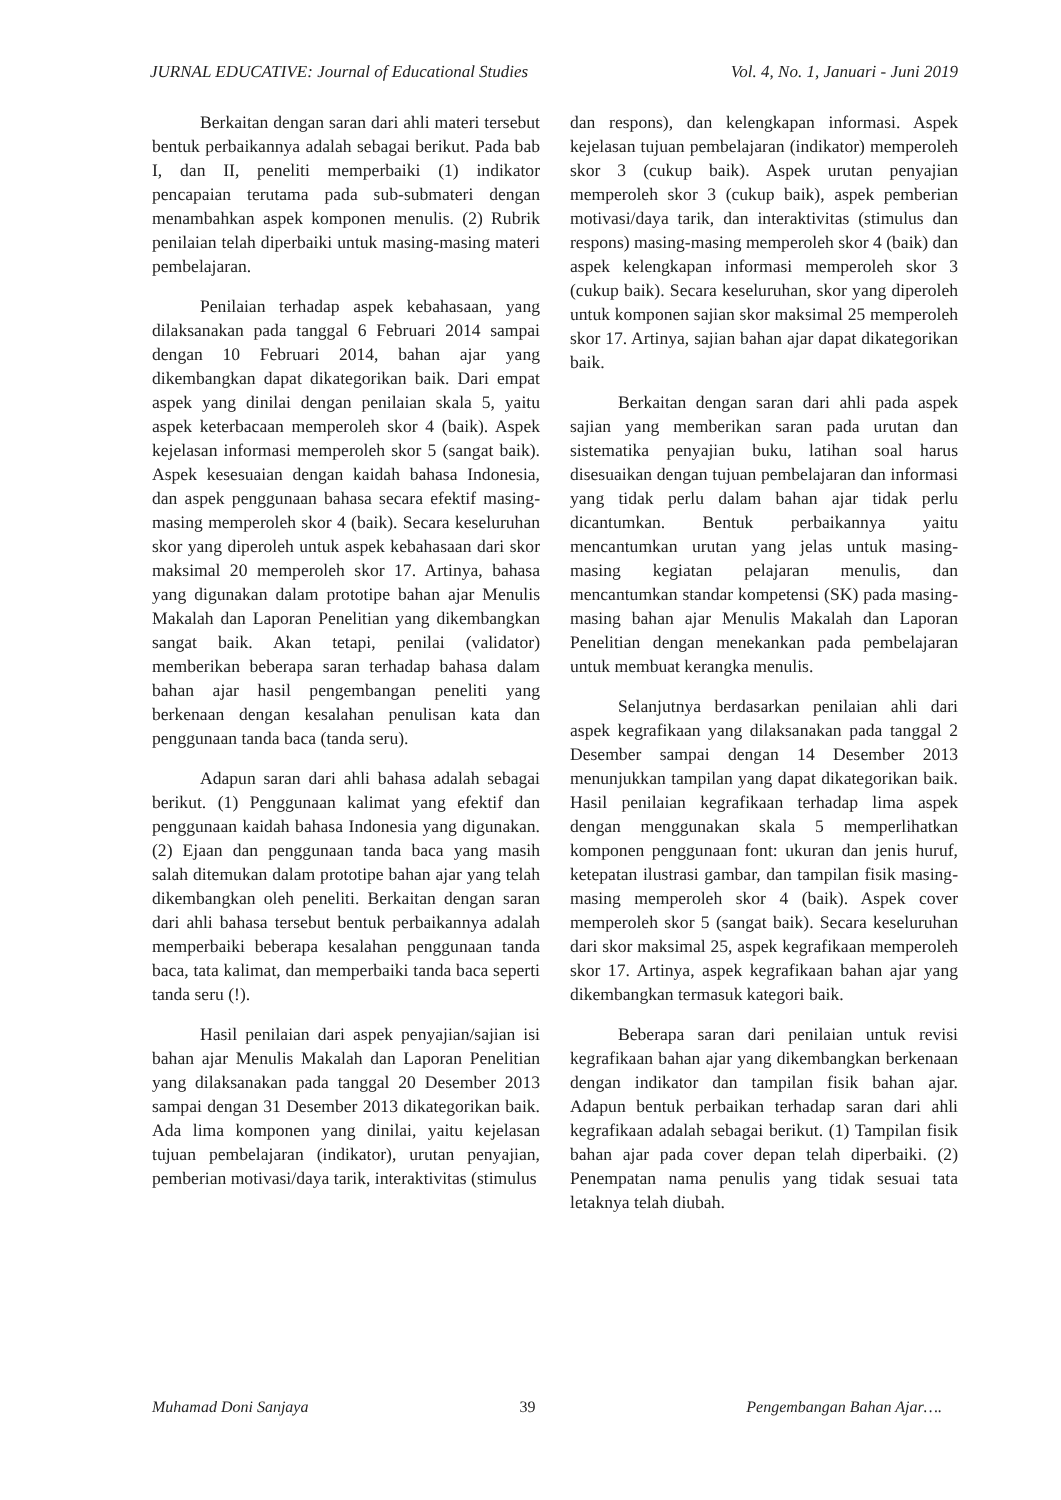JURNAL EDUCATIVE: Journal of Educational Studies Vol. 4, No. 1, Januari - Juni 2019
Berkaitan dengan saran dari ahli materi tersebut bentuk perbaikannya adalah sebagai berikut. Pada bab I, dan II, peneliti memperbaiki (1) indikator pencapaian terutama pada sub-submateri dengan menambahkan aspek komponen menulis. (2) Rubrik penilaian telah diperbaiki untuk masing-masing materi pembelajaran.
Penilaian terhadap aspek kebahasaan, yang dilaksanakan pada tanggal 6 Februari 2014 sampai dengan 10 Februari 2014, bahan ajar yang dikembangkan dapat dikategorikan baik. Dari empat aspek yang dinilai dengan penilaian skala 5, yaitu aspek keterbacaan memperoleh skor 4 (baik). Aspek kejelasan informasi memperoleh skor 5 (sangat baik). Aspek kesesuaian dengan kaidah bahasa Indonesia, dan aspek penggunaan bahasa secara efektif masing-masing memperoleh skor 4 (baik). Secara keseluruhan skor yang diperoleh untuk aspek kebahasaan dari skor maksimal 20 memperoleh skor 17. Artinya, bahasa yang digunakan dalam prototipe bahan ajar Menulis Makalah dan Laporan Penelitian yang dikembangkan sangat baik. Akan tetapi, penilai (validator) memberikan beberapa saran terhadap bahasa dalam bahan ajar hasil pengembangan peneliti yang berkenaan dengan kesalahan penulisan kata dan penggunaan tanda baca (tanda seru).
Adapun saran dari ahli bahasa adalah sebagai berikut. (1) Penggunaan kalimat yang efektif dan penggunaan kaidah bahasa Indonesia yang digunakan. (2) Ejaan dan penggunaan tanda baca yang masih salah ditemukan dalam prototipe bahan ajar yang telah dikembangkan oleh peneliti. Berkaitan dengan saran dari ahli bahasa tersebut bentuk perbaikannya adalah memperbaiki beberapa kesalahan penggunaan tanda baca, tata kalimat, dan memperbaiki tanda baca seperti tanda seru (!).
Hasil penilaian dari aspek penyajian/sajian isi bahan ajar Menulis Makalah dan Laporan Penelitian yang dilaksanakan pada tanggal 20 Desember 2013 sampai dengan 31 Desember 2013 dikategorikan baik. Ada lima komponen yang dinilai, yaitu kejelasan tujuan pembelajaran (indikator), urutan penyajian, pemberian motivasi/daya tarik, interaktivitas (stimulus
dan respons), dan kelengkapan informasi. Aspek kejelasan tujuan pembelajaran (indikator) memperoleh skor 3 (cukup baik). Aspek urutan penyajian memperoleh skor 3 (cukup baik), aspek pemberian motivasi/daya tarik, dan interaktivitas (stimulus dan respons) masing-masing memperoleh skor 4 (baik) dan aspek kelengkapan informasi memperoleh skor 3 (cukup baik). Secara keseluruhan, skor yang diperoleh untuk komponen sajian skor maksimal 25 memperoleh skor 17. Artinya, sajian bahan ajar dapat dikategorikan baik.
Berkaitan dengan saran dari ahli pada aspek sajian yang memberikan saran pada urutan dan sistematika penyajian buku, latihan soal harus disesuaikan dengan tujuan pembelajaran dan informasi yang tidak perlu dalam bahan ajar tidak perlu dicantumkan. Bentuk perbaikannya yaitu mencantumkan urutan yang jelas untuk masing-masing kegiatan pelajaran menulis, dan mencantumkan standar kompetensi (SK) pada masing-masing bahan ajar Menulis Makalah dan Laporan Penelitian dengan menekankan pada pembelajaran untuk membuat kerangka menulis.
Selanjutnya berdasarkan penilaian ahli dari aspek kegrafikaan yang dilaksanakan pada tanggal 2 Desember sampai dengan 14 Desember 2013 menunjukkan tampilan yang dapat dikategorikan baik. Hasil penilaian kegrafikaan terhadap lima aspek dengan menggunakan skala 5 memperlihatkan komponen penggunaan font: ukuran dan jenis huruf, ketepatan ilustrasi gambar, dan tampilan fisik masing-masing memperoleh skor 4 (baik). Aspek cover memperoleh skor 5 (sangat baik). Secara keseluruhan dari skor maksimal 25, aspek kegrafikaan memperoleh skor 17. Artinya, aspek kegrafikaan bahan ajar yang dikembangkan termasuk kategori baik.
Beberapa saran dari penilaian untuk revisi kegrafikaan bahan ajar yang dikembangkan berkenaan dengan indikator dan tampilan fisik bahan ajar. Adapun bentuk perbaikan terhadap saran dari ahli kegrafikaan adalah sebagai berikut. (1) Tampilan fisik bahan ajar pada cover depan telah diperbaiki. (2) Penempatan nama penulis yang tidak sesuai tata letaknya telah diubah.
Muhamad Doni Sanjaya 39 Pengembangan Bahan Ajar….